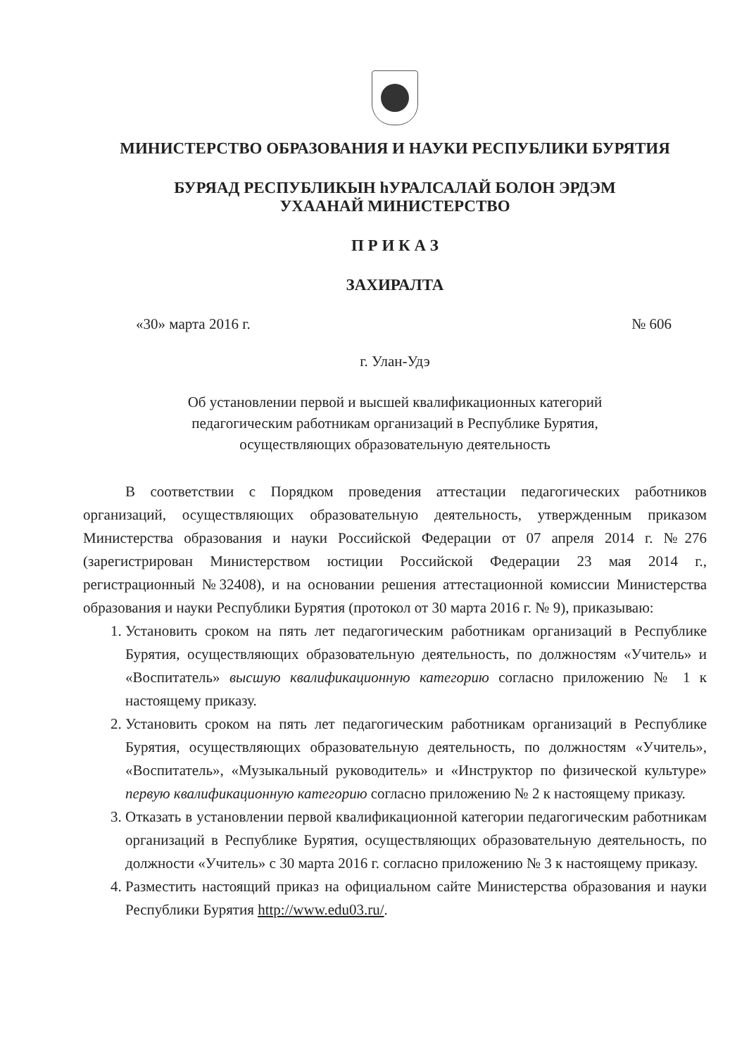МИНИСТЕРСТВО ОБРАЗОВАНИЯ И НАУКИ РЕСПУБЛИКИ БУРЯТИЯ
БУРЯАД РЕСПУБЛИКЫН hУРАЛСАЛАЙ БОЛОН ЭРДЭМ
УХААНАЙ МИНИСТЕРСТВО
П Р И К А З
ЗАХИРАЛТА
«30» марта 2016 г. № 606
г. Улан-Удэ
Об установлении первой и высшей квалификационных категорий
педагогическим работникам организаций в Республике Бурятия,
осуществляющих образовательную деятельность
В соответствии с Порядком проведения аттестации педагогических работников организаций, осуществляющих образовательную деятельность, утвержденным приказом Министерства образования и науки Российской Федерации от 07 апреля 2014 г. №276 (зарегистрирован Министерством юстиции Российской Федерации 23 мая 2014 г., регистрационный №32408), и на основании решения аттестационной комиссии Министерства образования и науки Республики Бурятия (протокол от 30 марта 2016 г. № 9), приказываю:
1. Установить сроком на пять лет педагогическим работникам организаций в Республике Бурятия, осуществляющих образовательную деятельность, по должностям «Учитель» и «Воспитатель» высшую квалификационную категорию согласно приложению № 1 к настоящему приказу.
2. Установить сроком на пять лет педагогическим работникам организаций в Республике Бурятия, осуществляющих образовательную деятельность, по должностям «Учитель», «Воспитатель», «Музыкальный руководитель» и «Инструктор по физической культуре» первую квалификационную категорию согласно приложению № 2 к настоящему приказу.
3. Отказать в установлении первой квалификационной категории педагогическим работникам организаций в Республике Бурятия, осуществляющих образовательную деятельность, по должности «Учитель» с 30 марта 2016 г. согласно приложению № 3 к настоящему приказу.
4. Разместить настоящий приказ на официальном сайте Министерства образования и науки Республики Бурятия http://www.edu03.ru/.